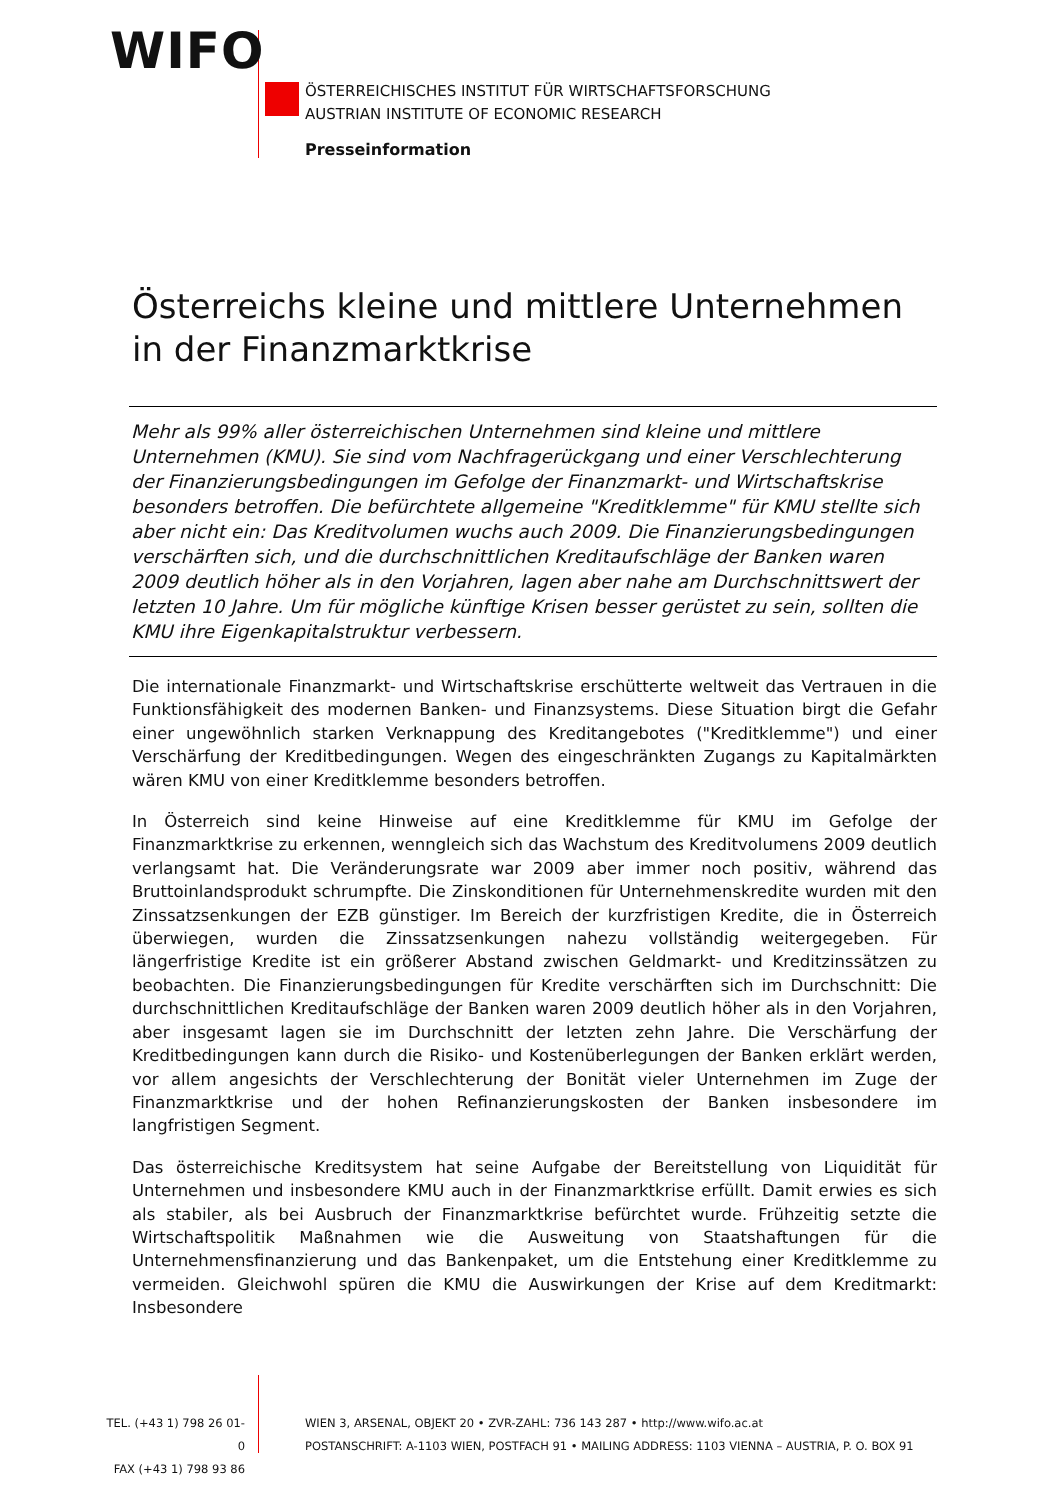WIFO
ÖSTERREICHISCHES INSTITUT FÜR WIRTSCHAFTSFORSCHUNG
AUSTRIAN INSTITUTE OF ECONOMIC RESEARCH
Presseinformation
Österreichs kleine und mittlere Unternehmen in der Finanzmarktkrise
Mehr als 99% aller österreichischen Unternehmen sind kleine und mittlere Unternehmen (KMU). Sie sind vom Nachfragerückgang und einer Verschlechterung der Finanzierungsbedingungen im Gefolge der Finanzmarkt- und Wirtschaftskrise besonders betroffen. Die befürchtete allgemeine "Kreditklemme" für KMU stellte sich aber nicht ein: Das Kreditvolumen wuchs auch 2009. Die Finanzierungsbedingungen verschärften sich, und die durchschnittlichen Kreditaufschläge der Banken waren 2009 deutlich höher als in den Vorjahren, lagen aber nahe am Durchschnittswert der letzten 10 Jahre. Um für mögliche künftige Krisen besser gerüstet zu sein, sollten die KMU ihre Eigenkapitalstruktur verbessern.
Die internationale Finanzmarkt- und Wirtschaftskrise erschütterte weltweit das Vertrauen in die Funktionsfähigkeit des modernen Banken- und Finanzsystems. Diese Situation birgt die Gefahr einer ungewöhnlich starken Verknappung des Kreditangebotes ("Kreditklemme") und einer Verschärfung der Kreditbedingungen. Wegen des eingeschränkten Zugangs zu Kapitalmärkten wären KMU von einer Kreditklemme besonders betroffen.
In Österreich sind keine Hinweise auf eine Kreditklemme für KMU im Gefolge der Finanzmarktkrise zu erkennen, wenngleich sich das Wachstum des Kreditvolumens 2009 deutlich verlangsamt hat. Die Veränderungsrate war 2009 aber immer noch positiv, während das Bruttoinlandsprodukt schrumpfte. Die Zinskonditionen für Unternehmenskredite wurden mit den Zinssatzsenkungen der EZB günstiger. Im Bereich der kurzfristigen Kredite, die in Österreich überwiegen, wurden die Zinssatzsenkungen nahezu vollständig weitergegeben. Für längerfristige Kredite ist ein größerer Abstand zwischen Geldmarkt- und Kreditzinssätzen zu beobachten. Die Finanzierungsbedingungen für Kredite verschärften sich im Durchschnitt: Die durchschnittlichen Kreditaufschläge der Banken waren 2009 deutlich höher als in den Vorjahren, aber insgesamt lagen sie im Durchschnitt der letzten zehn Jahre. Die Verschärfung der Kreditbedingungen kann durch die Risiko- und Kostenüberlegungen der Banken erklärt werden, vor allem angesichts der Verschlechterung der Bonität vieler Unternehmen im Zuge der Finanzmarktkrise und der hohen Refinanzierungskosten der Banken insbesondere im langfristigen Segment.
Das österreichische Kreditsystem hat seine Aufgabe der Bereitstellung von Liquidität für Unternehmen und insbesondere KMU auch in der Finanzmarktkrise erfüllt. Damit erwies es sich als stabiler, als bei Ausbruch der Finanzmarktkrise befürchtet wurde. Frühzeitig setzte die Wirtschaftspolitik Maßnahmen wie die Ausweitung von Staatshaftungen für die Unternehmensfinanzierung und das Bankenpaket, um die Entstehung einer Kreditklemme zu vermeiden. Gleichwohl spüren die KMU die Auswirkungen der Krise auf dem Kreditmarkt: Insbesondere
TEL. (+43 1) 798 26 01-0
FAX (+43 1) 798 93 86
WIEN 3, ARSENAL, OBJEKT 20 • ZVR-ZAHL: 736 143 287 • http://www.wifo.ac.at
POSTANSCHRIFT: A-1103 WIEN, POSTFACH 91 • MAILING ADDRESS: 1103 VIENNA – AUSTRIA, P. O. BOX 91